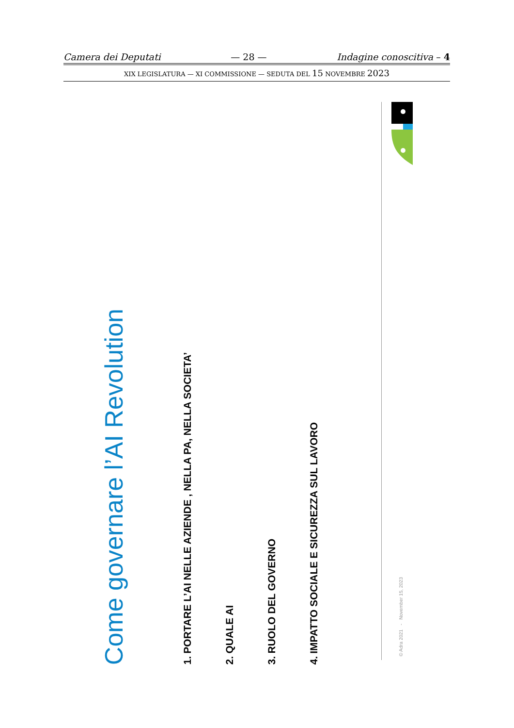Camera dei Deputati — 28 — Indagine conoscitiva – 4
XIX LEGISLATURA — XI COMMISSIONE — SEDUTA DEL 15 NOVEMBRE 2023
Come governare l’AI Revolution
1. PORTARE L’AI NELLE AZIENDE , NELLA PA, NELLA SOCIETA’
2. QUALE AI
3. RUOLO DEL GOVERNO
4. IMPATTO SOCIALE E SICUREZZA SUL LAVORO
© Adra 2021 - November 15, 2023